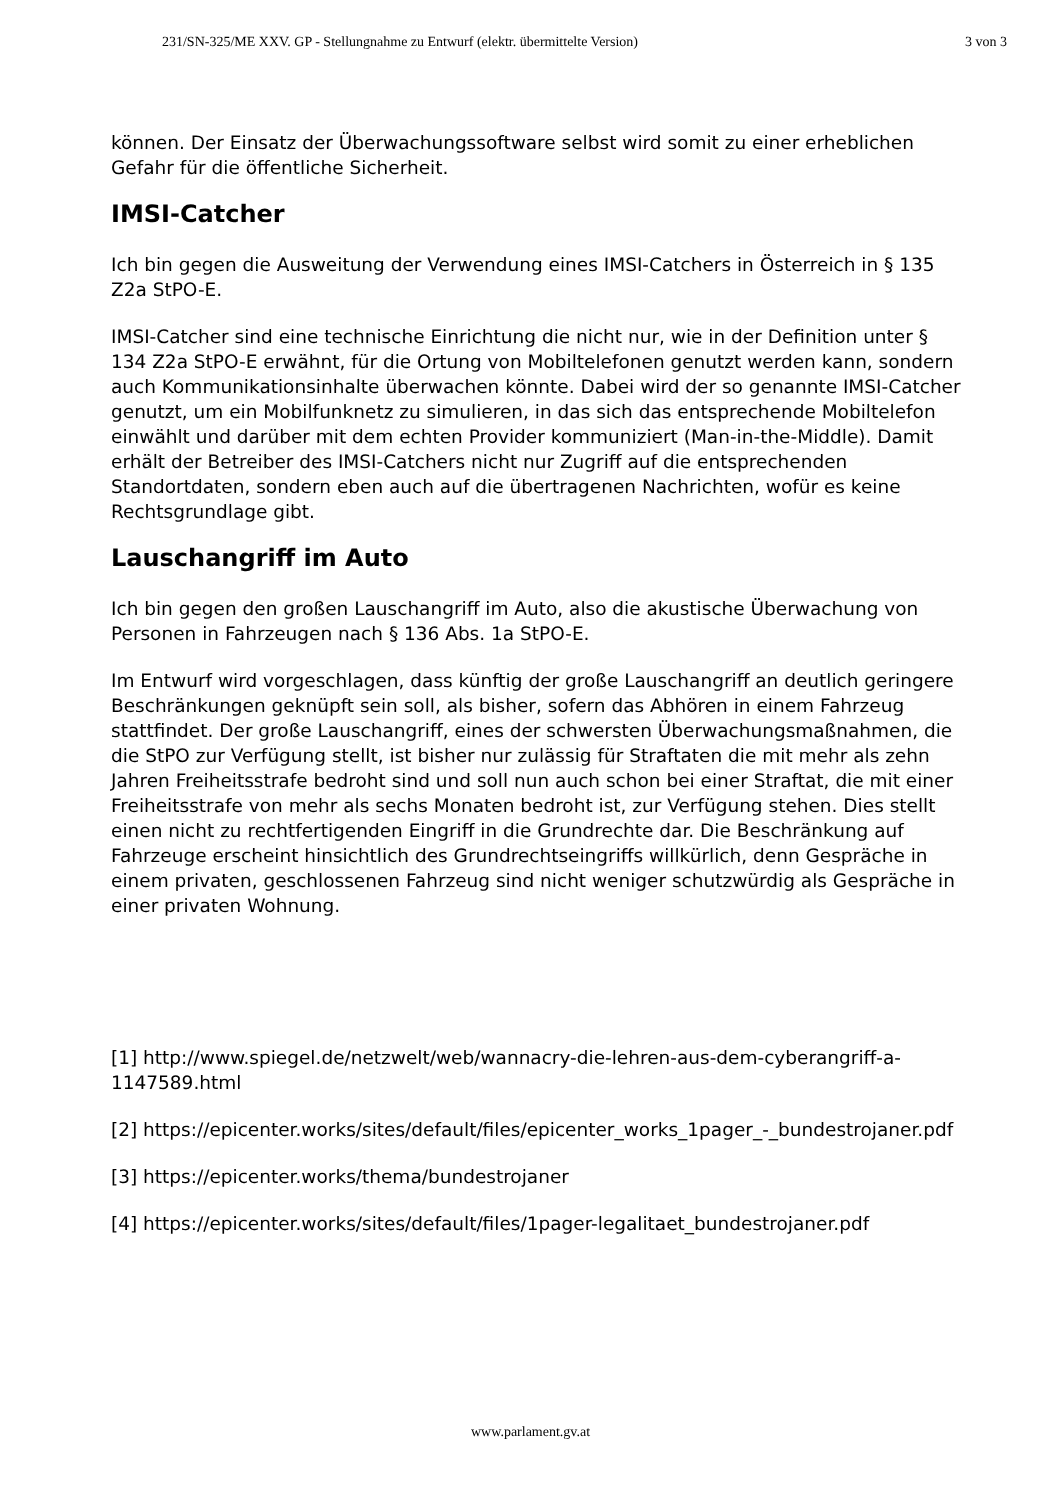231/SN-325/ME XXV. GP - Stellungnahme zu Entwurf (elektr. übermittelte Version) 3 von 3
können. Der Einsatz der Überwachungssoftware selbst wird somit zu einer erheblichen Gefahr für die öffentliche Sicherheit.
IMSI-Catcher
Ich bin gegen die Ausweitung der Verwendung eines IMSI-Catchers in Österreich in § 135 Z2a StPO-E.
IMSI-Catcher sind eine technische Einrichtung die nicht nur, wie in der Definition unter § 134 Z2a StPO-E erwähnt, für die Ortung von Mobiltelefonen genutzt werden kann, sondern auch Kommunikationsinhalte überwachen könnte. Dabei wird der so genannte IMSI-Catcher genutzt, um ein Mobilfunknetz zu simulieren, in das sich das entsprechende Mobiltelefon einwählt und darüber mit dem echten Provider kommuniziert (Man-in-the-Middle). Damit erhält der Betreiber des IMSI-Catchers nicht nur Zugriff auf die entsprechenden Standortdaten, sondern eben auch auf die übertragenen Nachrichten, wofür es keine Rechtsgrundlage gibt.
Lauschangriff im Auto
Ich bin gegen den großen Lauschangriff im Auto, also die akustische Überwachung von Personen in Fahrzeugen nach § 136 Abs. 1a StPO-E.
Im Entwurf wird vorgeschlagen, dass künftig der große Lauschangriff an deutlich geringere Beschränkungen geknüpft sein soll, als bisher, sofern das Abhören in einem Fahrzeug stattfindet. Der große Lauschangriff, eines der schwersten Überwachungsmaßnahmen, die die StPO zur Verfügung stellt, ist bisher nur zulässig für Straftaten die mit mehr als zehn Jahren Freiheitsstrafe bedroht sind und soll nun auch schon bei einer Straftat, die mit einer Freiheitsstrafe von mehr als sechs Monaten bedroht ist, zur Verfügung stehen. Dies stellt einen nicht zu rechtfertigenden Eingriff in die Grundrechte dar. Die Beschränkung auf Fahrzeuge erscheint hinsichtlich des Grundrechtseingriffs willkürlich, denn Gespräche in einem privaten, geschlossenen Fahrzeug sind nicht weniger schutzwürdig als Gespräche in einer privaten Wohnung.
[1] http://www.spiegel.de/netzwelt/web/wannacry-die-lehren-aus-dem-cyberangriff-a-1147589.html
[2] https://epicenter.works/sites/default/files/epicenter_works_1pager_-_bundestrojaner.pdf
[3] https://epicenter.works/thema/bundestrojaner
[4] https://epicenter.works/sites/default/files/1pager-legalitaet_bundestrojaner.pdf
www.parlament.gv.at